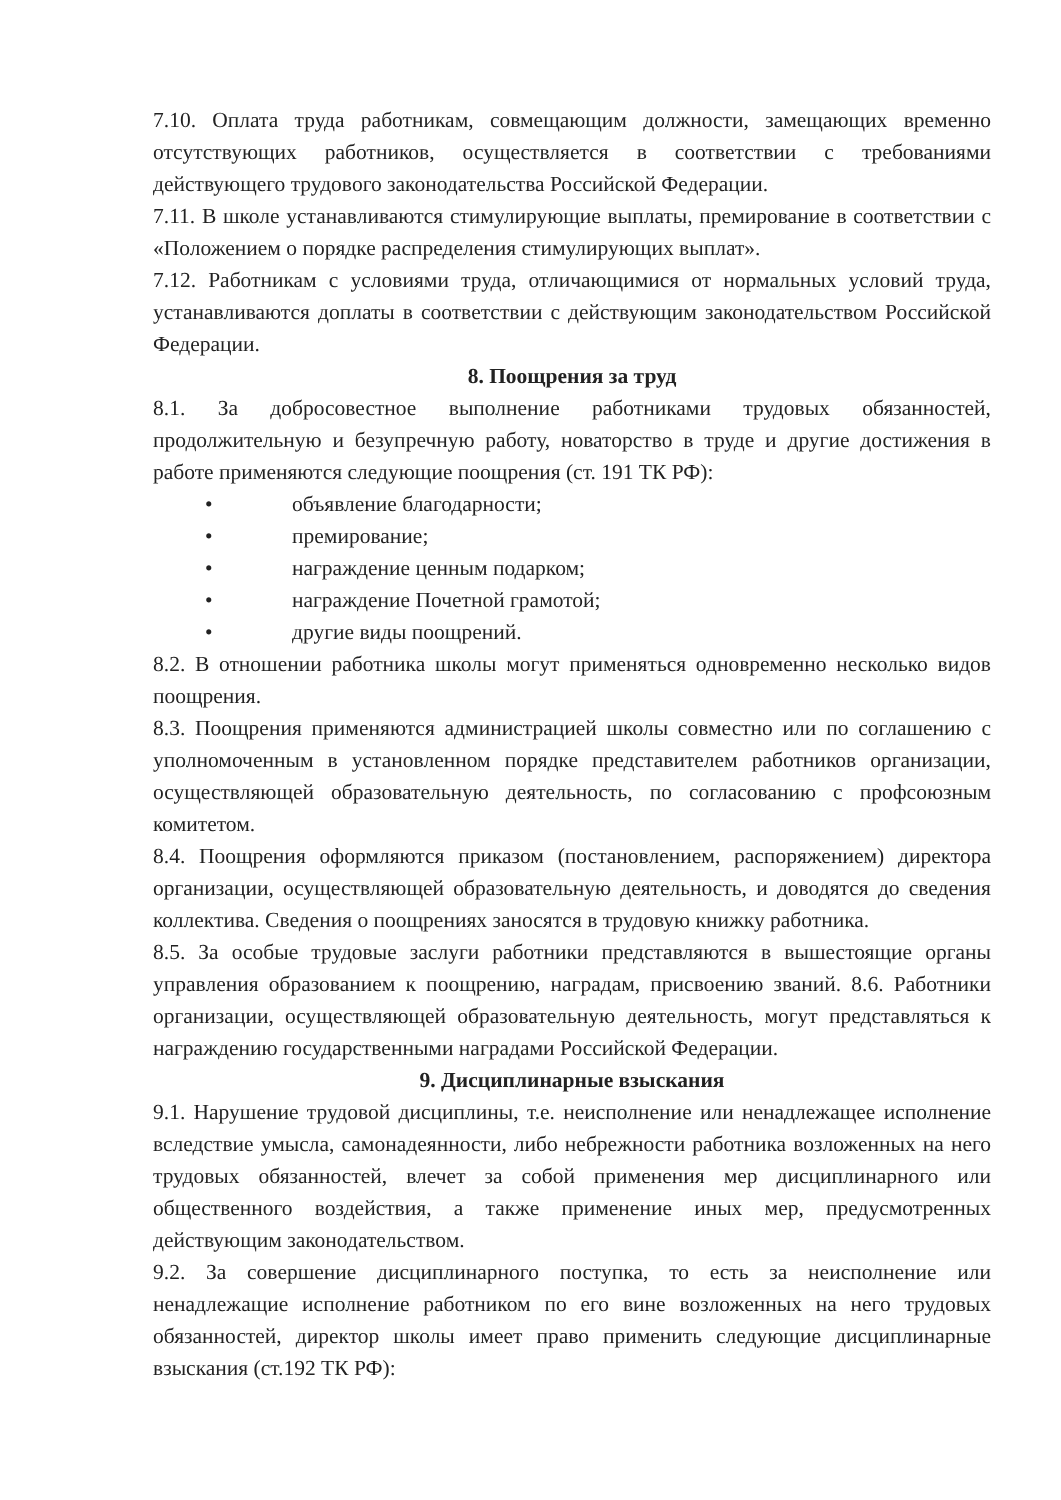7.10. Оплата труда работникам, совмещающим должности, замещающих временно отсутствующих работников, осуществляется в соответствии с требованиями действующего трудового законодательства Российской Федерации.
7.11. В школе устанавливаются стимулирующие выплаты, премирование в соответствии с «Положением о порядке распределения стимулирующих выплат».
7.12. Работникам с условиями труда, отличающимися от нормальных условий труда, устанавливаются доплаты в соответствии с действующим законодательством Российской Федерации.
8. Поощрения за труд
8.1. За добросовестное выполнение работниками трудовых обязанностей, продолжительную и безупречную работу, новаторство в труде и другие достижения в работе применяются следующие поощрения (ст. 191 ТК РФ):
• объявление благодарности;
• премирование;
• награждение ценным подарком;
• награждение Почетной грамотой;
• другие виды поощрений.
8.2. В отношении работника школы могут применяться одновременно несколько видов поощрения.
8.3. Поощрения применяются администрацией школы совместно или по соглашению с уполномоченным в установленном порядке представителем работников организации, осуществляющей образовательную деятельность, по согласованию с профсоюзным комитетом.
8.4. Поощрения оформляются приказом (постановлением, распоряжением) директора организации, осуществляющей образовательную деятельность, и доводятся до сведения коллектива. Сведения о поощрениях заносятся в трудовую книжку работника.
8.5. За особые трудовые заслуги работники представляются в вышестоящие органы управления образованием к поощрению, наградам, присвоению званий. 8.6. Работники организации, осуществляющей образовательную деятельность, могут представляться к награждению государственными наградами Российской Федерации.
9. Дисциплинарные взыскания
9.1. Нарушение трудовой дисциплины, т.е. неисполнение или ненадлежащее исполнение вследствие умысла, самонадеянности, либо небрежности работника возложенных на него трудовых обязанностей, влечет за собой применения мер дисциплинарного или общественного воздействия, а также применение иных мер, предусмотренных действующим законодательством.
9.2. За совершение дисциплинарного поступка, то есть за неисполнение или ненадлежащие исполнение работником по его вине возложенных на него трудовых обязанностей, директор школы имеет право применить следующие дисциплинарные взыскания (ст.192 ТК РФ):